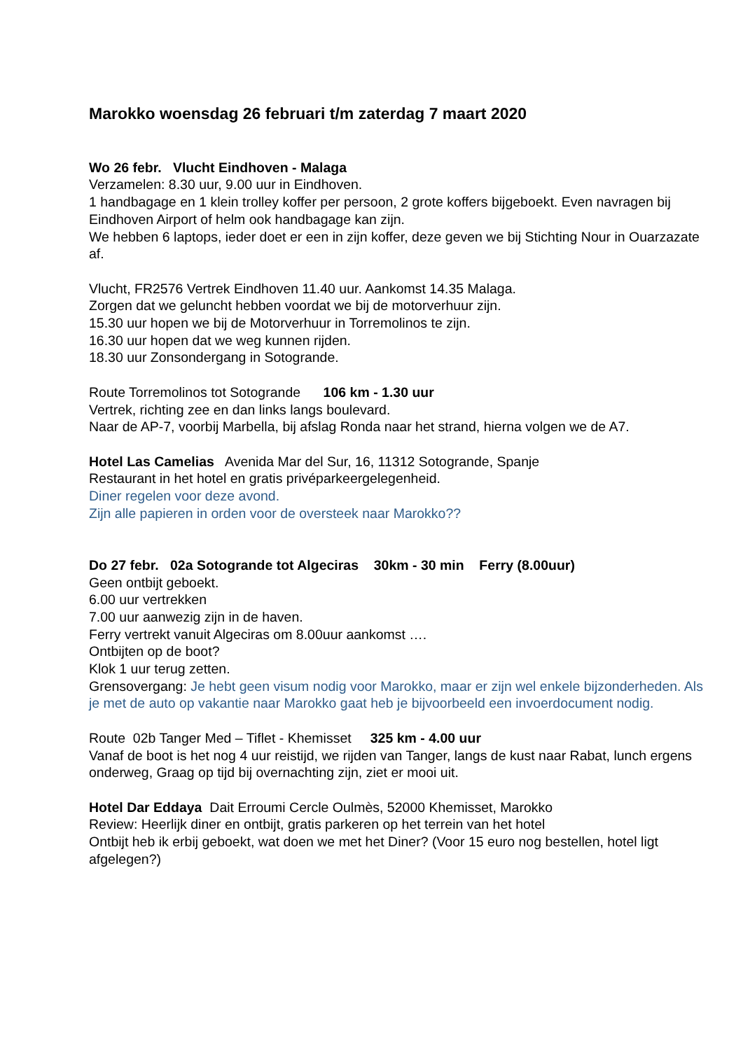Marokko woensdag 26 februari t/m zaterdag 7 maart 2020
Wo 26 febr. Vlucht Eindhoven - Malaga
Verzamelen: 8.30 uur, 9.00 uur in Eindhoven.
1 handbagage en 1 klein trolley koffer per persoon, 2 grote koffers bijgeboekt. Even navragen bij Eindhoven Airport of helm ook handbagage kan zijn.
We hebben 6 laptops, ieder doet er een in zijn koffer, deze geven we bij Stichting Nour in Ouarzazate af.
Vlucht, FR2576 Vertrek Eindhoven 11.40 uur. Aankomst 14.35 Malaga.
Zorgen dat we geluncht hebben voordat we bij de motorverhuur zijn.
15.30 uur hopen we bij de Motorverhuur in Torremolinos te zijn.
16.30 uur hopen dat we weg kunnen rijden.
18.30 uur Zonsondergang in Sotogrande.
Route Torremolinos tot Sotogrande 106 km - 1.30 uur
Vertrek, richting zee en dan links langs boulevard.
Naar de AP-7, voorbij Marbella, bij afslag Ronda naar het strand, hierna volgen we de A7.
Hotel Las Camelias Avenida Mar del Sur, 16, 11312 Sotogrande, Spanje
Restaurant in het hotel en gratis privéparkeergelegenheid.
Diner regelen voor deze avond.
Zijn alle papieren in orden voor de oversteek naar Marokko??
Do 27 febr. 02a Sotogrande tot Algeciras 30km - 30 min Ferry (8.00uur)
Geen ontbijt geboekt.
6.00 uur vertrekken
7.00 uur aanwezig zijn in de haven.
Ferry vertrekt vanuit Algeciras om 8.00uur aankomst ….
Ontbijten op de boot?
Klok 1 uur terug zetten.
Grensovergang: Je hebt geen visum nodig voor Marokko, maar er zijn wel enkele bijzonderheden. Als je met de auto op vakantie naar Marokko gaat heb je bijvoorbeeld een invoerdocument nodig.
Route 02b Tanger Med – Tiflet - Khemisset 325 km - 4.00 uur
Vanaf de boot is het nog 4 uur reistijd, we rijden van Tanger, langs de kust naar Rabat, lunch ergens onderweg, Graag op tijd bij overnachting zijn, ziet er mooi uit.
Hotel Dar Eddaya Dait Erroumi Cercle Oulmès, 52000 Khemisset, Marokko
Review: Heerlijk diner en ontbijt, gratis parkeren op het terrein van het hotel
Ontbijt heb ik erbij geboekt, wat doen we met het Diner? (Voor 15 euro nog bestellen, hotel ligt afgelegen?)